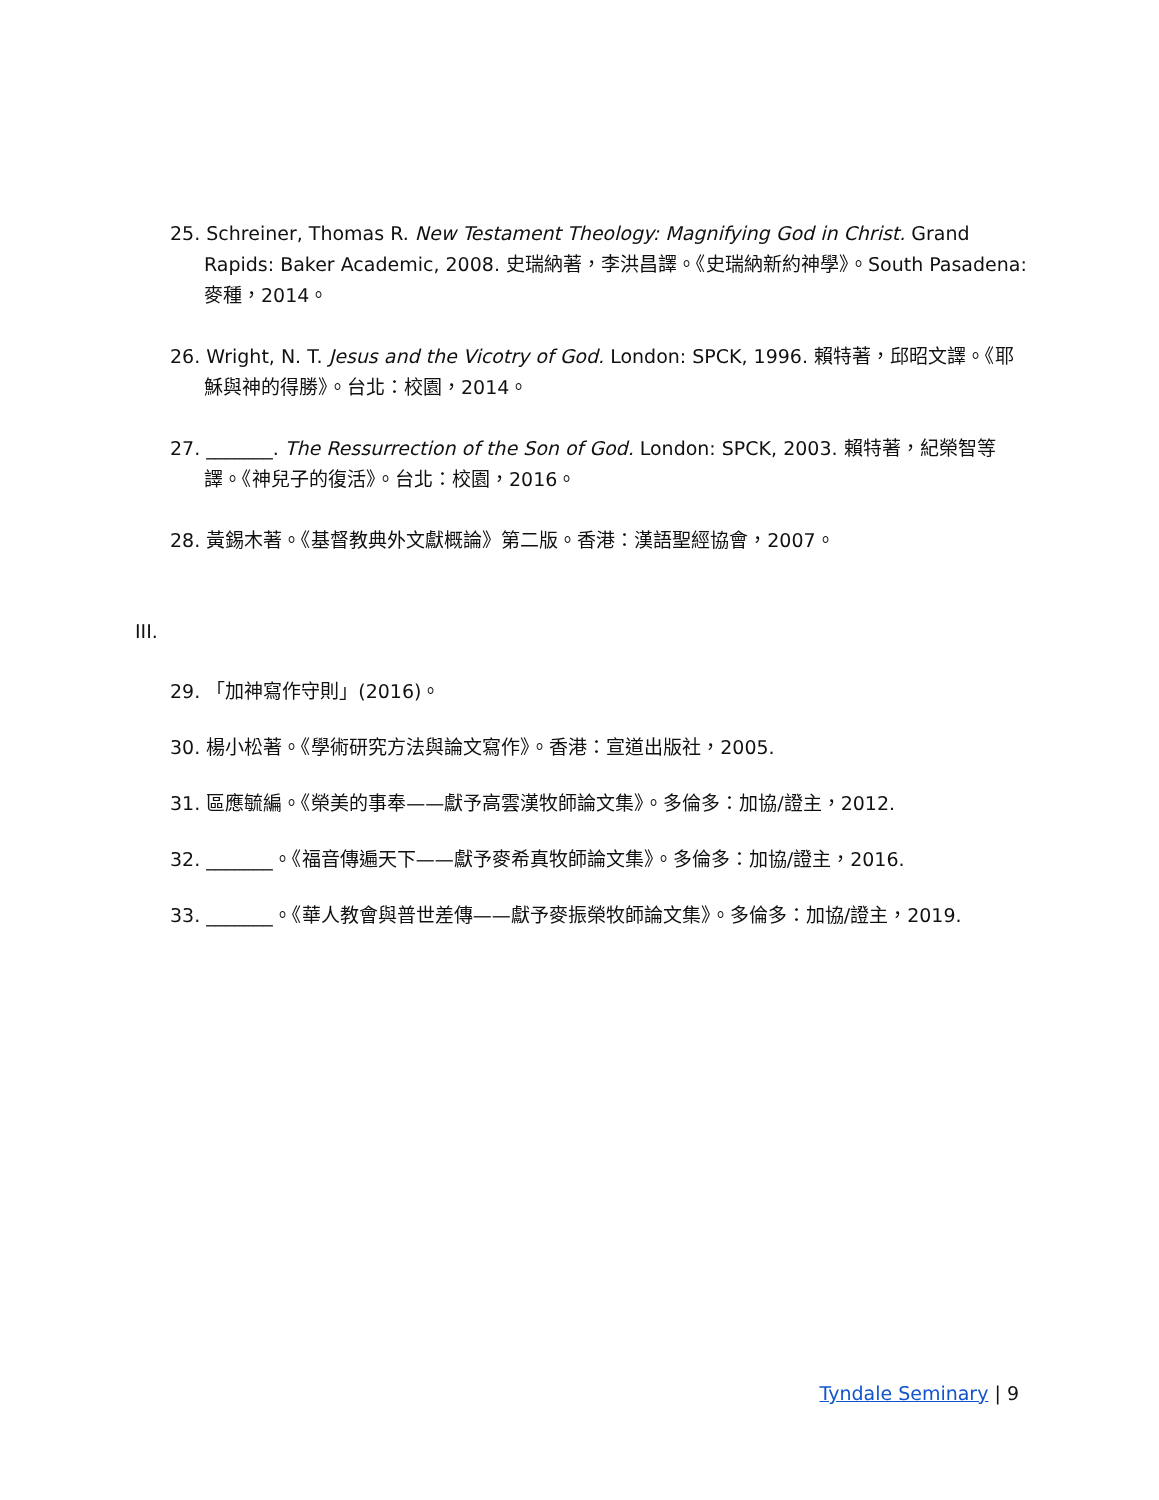25. Schreiner, Thomas R. New Testament Theology: Magnifying God in Christ. Grand Rapids: Baker Academic, 2008. 史瑞納著，李洪昌譯。《史瑞納新約神學》。South Pasadena: 麥種，2014。
26. Wright, N. T. Jesus and the Vicotry of God. London: SPCK, 1996. 賴特著，邱昭文譯。《耶穌與神的得勝》。台北：校園，2014。
27. _______. The Ressurrection of the Son of God. London: SPCK, 2003. 賴特著，紀榮智等譯。《神兒子的復活》。台北：校園，2016。
28. 黃錫木著。《基督教典外文獻概論》第二版。香港：漢語聖經協會，2007。
III.
29. 「加神寫作守則」(2016)。
30. 楊小松著。《學術研究方法與論文寫作》。香港：宣道出版社，2005.
31. 區應毓編。《榮美的事奉——獻予高雲漢牧師論文集》。多倫多：加協/證主，2012.
32. _______。《福音傳遍天下——獻予麥希真牧師論文集》。多倫多：加協/證主，2016.
33. _______。《華人教會與普世差傳——獻予麥振榮牧師論文集》。多倫多：加協/證主，2019.
Tyndale Seminary | 9